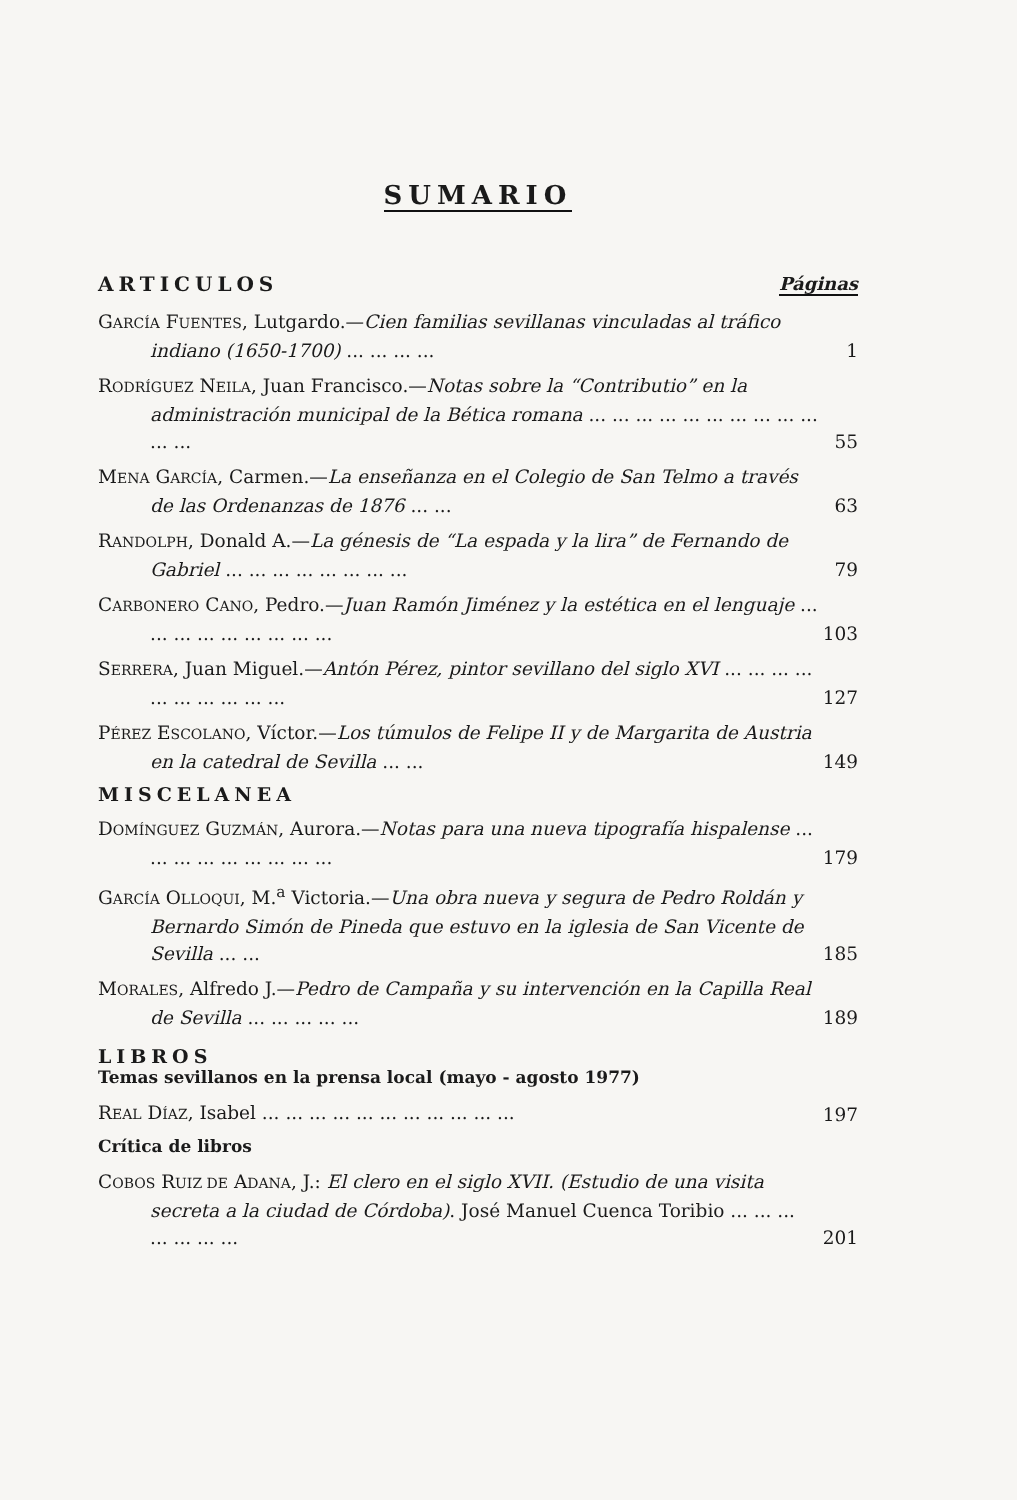SUMARIO
ARTICULOS Páginas
GARCÍA FUENTES, Lutgardo.—Cien familias sevillanas vinculadas al tráfico indiano (1650-1700) ... ... ... ...
1
RODRÍGUEZ NEILA, Juan Francisco.—Notas sobre la “Contributio” en la administración municipal de la Bética romana ... ... ... ... ... ... ... ... ... ... ... ...
55
MENA GARCÍA, Carmen.—La enseñanza en el Colegio de San Telmo a través de las Ordenanzas de 1876 ... ...
63
RANDOLPH, Donald A.—La génesis de “La espada y la lira” de Fernando de Gabriel ... ... ... ... ... ... ... ...
79
CARBONERO CANO, Pedro.—Juan Ramón Jiménez y la estética en el lenguaje ... ... ... ... ... ... ... ... ...
103
SERRERA, Juan Miguel.—Antón Pérez, pintor sevillano del siglo XVI ... ... ... ... ... ... ... ... ... ...
127
PÉREZ ESCOLANO, Víctor.—Los túmulos de Felipe II y de Margarita de Austria en la catedral de Sevilla ... ...
149
MISCELANEA
DOMÍNGUEZ GUZMÁN, Aurora.—Notas para una nueva tipografía hispalense ... ... ... ... ... ... ... ... ...
179
GARCÍA OLLOQUI, M.<sup>a</sup> Victoria.—Una obra nueva y segura de Pedro Roldán y Bernardo Simón de Pineda que estuvo en la iglesia de San Vicente de Sevilla ... ...
185
MORALES, Alfredo J.—Pedro de Campaña y su intervención en la Capilla Real de Sevilla ... ... ... ... ...
189
LIBROS
Temas sevillanos en la prensa local (mayo - agosto 1977)
REAL DÍAZ, Isabel ... ... ... ... ... ... ... ... ... ... ...
197
Crítica de libros
COBOS RUIZ DE ADANA, J.: El clero en el siglo XVII. (Estudio de una visita secreta a la ciudad de Córdoba). José Manuel Cuenca Toribio ... ... ... ... ... ... ...
201